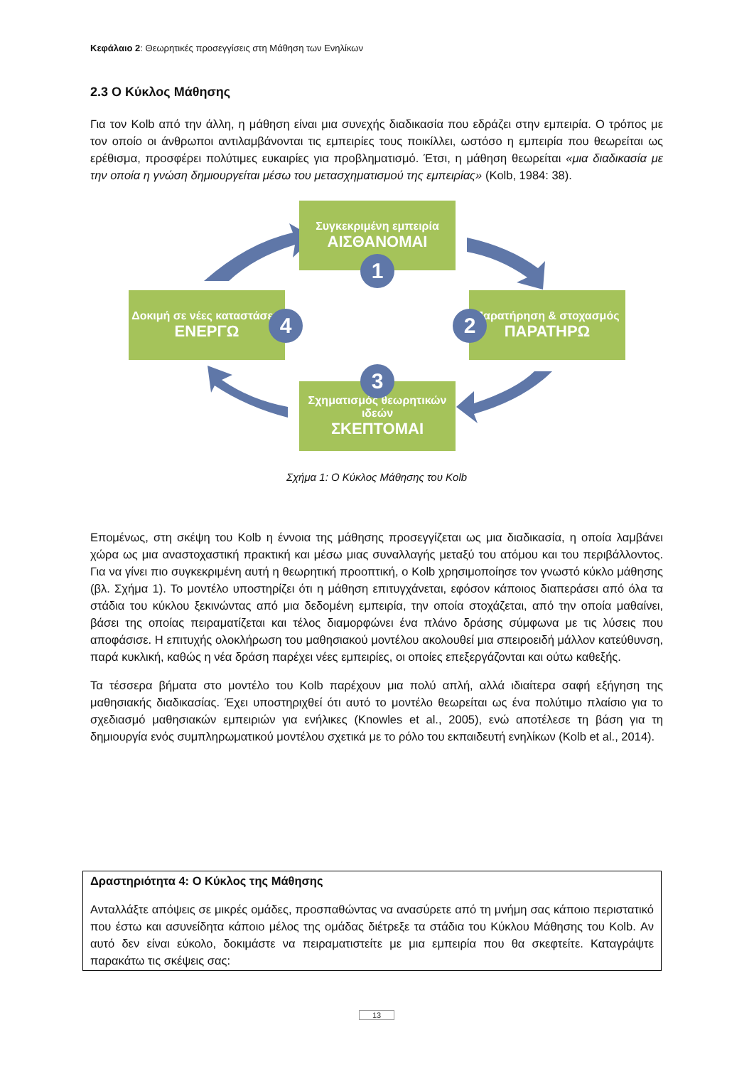Κεφάλαιο 2: Θεωρητικές προσεγγίσεις στη Μάθηση των Ενηλίκων
2.3 Ο Κύκλος Μάθησης
Για τον Kolb από την άλλη, η μάθηση είναι μια συνεχής διαδικασία που εδράζει στην εμπειρία. Ο τρόπος με τον οποίο οι άνθρωποι αντιλαμβάνονται τις εμπειρίες τους ποικίλλει, ωστόσο η εμπειρία που θεωρείται ως ερέθισμα, προσφέρει πολύτιμες ευκαιρίες για προβληματισμό. Έτσι, η μάθηση θεωρείται «μια διαδικασία με την οποία η γνώση δημιουργείται μέσω του μετασχηματισμού της εμπειρίας» (Kolb, 1984: 38).
Συγκεκριμένη εμπειρία
ΑΙΣΘΑΝΟΜΑΙ
1
Παρατήρηση & στοχασμός
ΠΑΡΑΤΗΡΩ
2
Σχηματισμός θεωρητικών ιδεών
ΣΚΕΠΤΟΜΑΙ
3
Δοκιμή σε νέες καταστάσεις
ΕΝΕΡΓΩ
4
Σχήμα 1: Ο Κύκλος Μάθησης του Kolb
Επομένως, στη σκέψη του Kolb η έννοια της μάθησης προσεγγίζεται ως μια διαδικασία, η οποία λαμβάνει χώρα ως μια αναστοχαστική πρακτική και μέσω μιας συναλλαγής μεταξύ του ατόμου και του περιβάλλοντος. Για να γίνει πιο συγκεκριμένη αυτή η θεωρητική προοπτική, ο Kolb χρησιμοποίησε τον γνωστό κύκλο μάθησης (βλ. Σχήμα 1). Το μοντέλο υποστηρίζει ότι η μάθηση επιτυγχάνεται, εφόσον κάποιος διαπεράσει από όλα τα στάδια του κύκλου ξεκινώντας από μια δεδομένη εμπειρία, την οποία στοχάζεται, από την οποία μαθαίνει, βάσει της οποίας πειραματίζεται και τέλος διαμορφώνει ένα πλάνο δράσης σύμφωνα με τις λύσεις που αποφάσισε. Η επιτυχής ολοκλήρωση του μαθησιακού μοντέλου ακολουθεί μια σπειροειδή μάλλον κατεύθυνση, παρά κυκλική, καθώς η νέα δράση παρέχει νέες εμπειρίες, οι οποίες επεξεργάζονται και ούτω καθεξής.
Τα τέσσερα βήματα στο μοντέλο του Kolb παρέχουν μια πολύ απλή, αλλά ιδιαίτερα σαφή εξήγηση της μαθησιακής διαδικασίας. Έχει υποστηριχθεί ότι αυτό το μοντέλο θεωρείται ως ένα πολύτιμο πλαίσιο για το σχεδιασμό μαθησιακών εμπειριών για ενήλικες (Knowles et al., 2005), ενώ αποτέλεσε τη βάση για τη δημιουργία ενός συμπληρωματικού μοντέλου σχετικά με το ρόλο του εκπαιδευτή ενηλίκων (Kolb et al., 2014).
Δραστηριότητα 4: Ο Κύκλος της Μάθησης
Ανταλλάξτε απόψεις σε μικρές ομάδες, προσπαθώντας να ανασύρετε από τη μνήμη σας κάποιο περιστατικό που έστω και ασυνείδητα κάποιο μέλος της ομάδας διέτρεξε τα στάδια του Κύκλου Μάθησης του Kolb. Αν αυτό δεν είναι εύκολο, δοκιμάστε να πειραματιστείτε με μια εμπειρία που θα σκεφτείτε. Καταγράψτε παρακάτω τις σκέψεις σας:
13